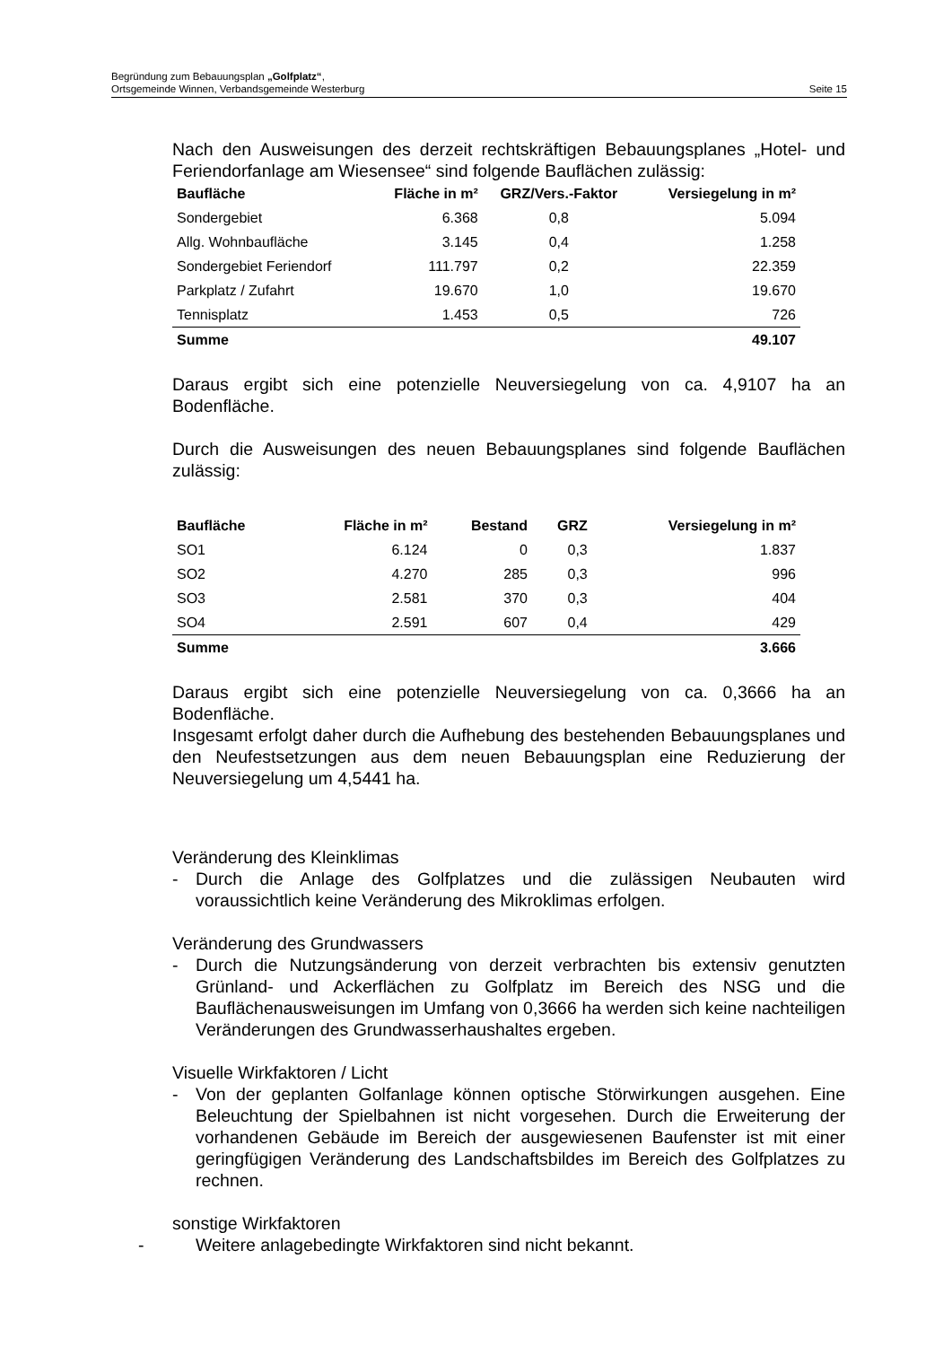Begründung zum Bebauungsplan „Golfplatz“,
Ortsgemeinde Winnen, Verbandsgemeinde Westerburg Seite 15
Nach den Ausweisungen des derzeit rechtskräftigen Bebauungsplanes „Hotel- und Feriendorfanlage am Wiesensee“ sind folgende Bauflächen zulässig:
| Baufläche | Fläche in m² | GRZ/Vers.-Faktor | Versiegelung in m² |
| --- | --- | --- | --- |
| Sondergebiet | 6.368 | 0,8 | 5.094 |
| Allg. Wohnbaufläche | 3.145 | 0,4 | 1.258 |
| Sondergebiet Feriendorf | 111.797 | 0,2 | 22.359 |
| Parkplatz / Zufahrt | 19.670 | 1,0 | 19.670 |
| Tennisplatz | 1.453 | 0,5 | 726 |
| Summe | | | 49.107 |
Daraus ergibt sich eine potenzielle Neuversiegelung von ca. 4,9107 ha an Bodenfläche.
Durch die Ausweisungen des neuen Bebauungsplanes sind folgende Bauflächen zulässig:
| Baufläche | Fläche in m² | Bestand | GRZ | Versiegelung in m² |
| --- | --- | --- | --- | --- |
| SO1 | 6.124 | 0 | 0,3 | 1.837 |
| SO2 | 4.270 | 285 | 0,3 | 996 |
| SO3 | 2.581 | 370 | 0,3 | 404 |
| SO4 | 2.591 | 607 | 0,4 | 429 |
| Summe | | | | 3.666 |
Daraus ergibt sich eine potenzielle Neuversiegelung von ca. 0,3666 ha an Bodenfläche.
Insgesamt erfolgt daher durch die Aufhebung des bestehenden Bebauungsplanes und den Neufestsetzungen aus dem neuen Bebauungsplan eine Reduzierung der Neuversiegelung um 4,5441 ha.
Veränderung des Kleinklimas
- Durch die Anlage des Golfplatzes und die zulässigen Neubauten wird voraussichtlich keine Veränderung des Mikroklimas erfolgen.
Veränderung des Grundwassers
- Durch die Nutzungsänderung von derzeit verbrachten bis extensiv genutzten Grünland- und Ackerflächen zu Golfplatz im Bereich des NSG und die Bauflächenausweisungen im Umfang von 0,3666 ha werden sich keine nachteiligen Veränderungen des Grundwasserhaushaltes ergeben.
Visuelle Wirkfaktoren / Licht
- Von der geplanten Golfanlage können optische Störwirkungen ausgehen. Eine Beleuchtung der Spielbahnen ist nicht vorgesehen. Durch die Erweiterung der vorhandenen Gebäude im Bereich der ausgewiesenen Baufenster ist mit einer geringfügigen Veränderung des Landschaftsbildes im Bereich des Golfplatzes zu rechnen.
sonstige Wirkfaktoren
- Weitere anlagebedingte Wirkfaktoren sind nicht bekannt.